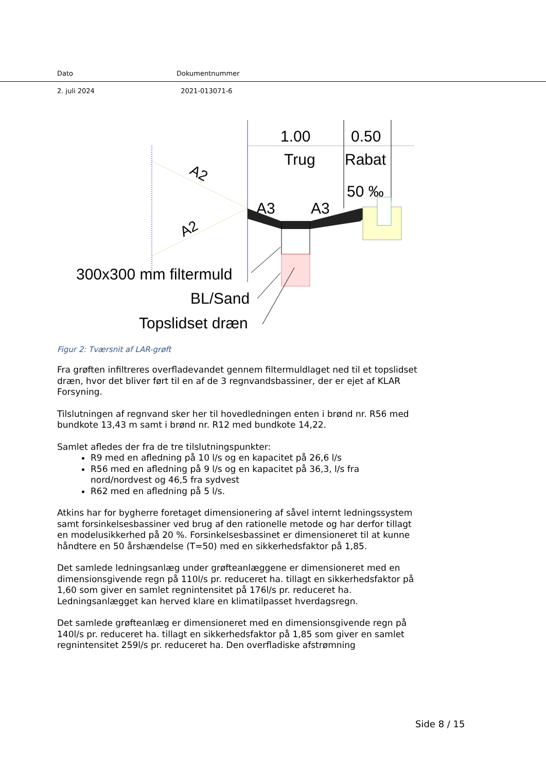Dato Dokumentnummer
2. juli 2024 2021-013071-6
1.00
0.50
Trug
Rabat
50 ‰
A2
A2
A3
A3
300x300 mm filtermuld
BL/Sand
Topslidset dræn
Figur 2: Tværsnit af LAR-grøft
Fra grøften infiltreres overfladevandet gennem filtermuldlaget ned til et topslidset dræn, hvor det bliver ført til en af de 3 regnvandsbassiner, der er ejet af KLAR Forsyning.
Tilslutningen af regnvand sker her til hovedledningen enten i brønd nr. R56 med bundkote 13,43 m samt i brønd nr. R12 med bundkote 14,22.
Samlet afledes der fra de tre tilslutningspunkter:
R9 med en afledning på 10 l/s og en kapacitet på 26,6 l/s
R56 med en afledning på 9 l/s og en kapacitet på 36,3, l/s fra nord/nordvest og 46,5 fra sydvest
R62 med en afledning på 5 l/s.
Atkins har for bygherre foretaget dimensionering af såvel internt ledningssystem samt forsinkelsesbassiner ved brug af den rationelle metode og har derfor tillagt en modelusikkerhed på 20 %. Forsinkelsesbassinet er dimensioneret til at kunne håndtere en 50 årshændelse (T=50) med en sikkerhedsfaktor på 1,85.
Det samlede ledningsanlæg under grøfteanlæggene er dimensioneret med en dimensionsgivende regn på 110l/s pr. reduceret ha. tillagt en sikkerhedsfaktor på 1,60 som giver en samlet regnintensitet på 176l/s pr. reduceret ha. Ledningsanlægget kan herved klare en klimatilpasset hverdagsregn.
Det samlede grøfteanlæg er dimensioneret med en dimensionsgivende regn på 140l/s pr. reduceret ha. tillagt en sikkerhedsfaktor på 1,85 som giver en samlet regnintensitet 259l/s pr. reduceret ha. Den overfladiske afstrømning
Side 8 / 15